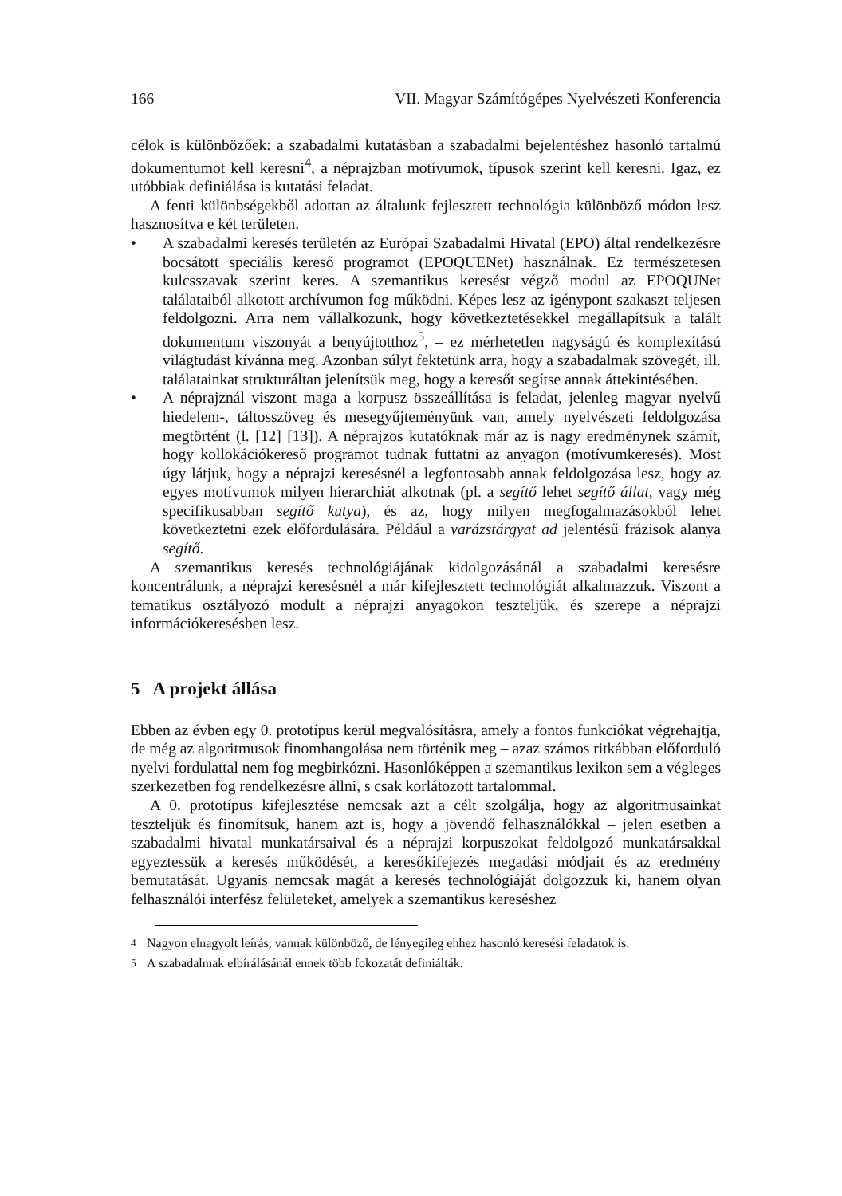166 VII. Magyar Számítógépes Nyelvészeti Konferencia
célok is különbözőek: a szabadalmi kutatásban a szabadalmi bejelentéshez hasonló tartalmú dokumentumot kell keresni<sup>4</sup>, a néprajzban motívumok, típusok szerint kell keresni. Igaz, ez utóbbiak definiálása is kutatási feladat.
A fenti különbségekből adottan az általunk fejlesztett technológia különböző módon lesz hasznosítva e két területen.
• A szabadalmi keresés területén az Európai Szabadalmi Hivatal (EPO) által rendelkezésre bocsátott speciális kereső programot (EPOQUENet) használnak. Ez természetesen kulcsszavak szerint keres. A szemantikus keresést végző modul az EPOQUNet találataiból alkotott archívumon fog működni. Képes lesz az igénypont szakaszt teljesen feldolgozni. Arra nem vállalkozunk, hogy következtetésekkel megállapítsuk a talált dokumentum viszonyát a benyújtotthoz<sup>5</sup>, – ez mérhetetlen nagyságú és komplexitású világtudást kívánna meg. Azonban súlyt fektetünk arra, hogy a szabadalmak szövegét, ill. találatainkat strukturáltan jelenítsük meg, hogy a keresőt segítse annak áttekintésében.
• A néprajznál viszont maga a korpusz összeállítása is feladat, jelenleg magyar nyelvű hiedelem-, táltosszöveg és mesegyűjteményünk van, amely nyelvészeti feldolgozása megtörtént (l. [12] [13]). A néprajzos kutatóknak már az is nagy eredménynek számít, hogy kollokációkereső programot tudnak futtatni az anyagon (motívumkeresés). Most úgy látjuk, hogy a néprajzi keresésnél a legfontosabb annak feldolgozása lesz, hogy az egyes motívumok milyen hierarchiát alkotnak (pl. a segítő lehet segítő állat, vagy még specifikusabban segítő kutya), és az, hogy milyen megfogalmazásokból lehet következtetni ezek előfordulására. Például a varázstárgyat ad jelentésű frázisok alanya segítő.
A szemantikus keresés technológiájának kidolgozásánál a szabadalmi keresésre koncentrálunk, a néprajzi keresésnél a már kifejlesztett technológiát alkalmazzuk. Viszont a tematikus osztályozó modult a néprajzi anyagokon teszteljük, és szerepe a néprajzi információkeresésben lesz.
5 A projekt állása
Ebben az évben egy 0. prototípus kerül megvalósításra, amely a fontos funkciókat végrehajtja, de még az algoritmusok finomhangolása nem történik meg – azaz számos ritkábban előforduló nyelvi fordulattal nem fog megbirkózni. Hasonlóképpen a szemantikus lexikon sem a végleges szerkezetben fog rendelkezésre állni, s csak korlátozott tartalommal.
A 0. prototípus kifejlesztése nemcsak azt a célt szolgálja, hogy az algoritmusainkat teszteljük és finomítsuk, hanem azt is, hogy a jövendő felhasználókkal – jelen esetben a szabadalmi hivatal munkatársaival és a néprajzi korpuszokat feldolgozó munkatársakkal egyeztessük a keresés működését, a keresőkifejezés megadási módjait és az eredmény bemutatását. Ugyanis nemcsak magát a keresés technológiáját dolgozzuk ki, hanem olyan felhasználói interfész felületeket, amelyek a szemantikus kereséshez
<sup>4</sup> Nagyon elnagyolt leírás, vannak különböző, de lényegileg ehhez hasonló keresési feladatok is.
<sup>5</sup> A szabadalmak elbírálásánál ennek több fokozatát definiálták.